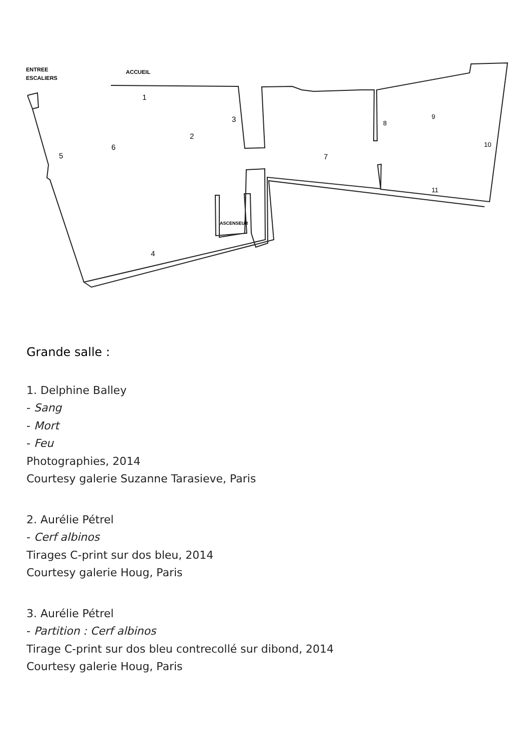ENTREE
ESCALIERS
ACCUEIL
ASCENSEUR
1
2
3
4
5
6
7
8
9
10
11
Grande salle :
1. Delphine Balley
- Sang
- Mort
- Feu
Photographies, 2014
Courtesy galerie Suzanne Tarasieve, Paris
2. Aurélie Pétrel
- Cerf albinos
Tirages C-print sur dos bleu, 2014
Courtesy galerie Houg, Paris
3. Aurélie Pétrel
- Partition : Cerf albinos
Tirage C-print sur dos bleu contrecollé sur dibond, 2014
Courtesy galerie Houg, Paris